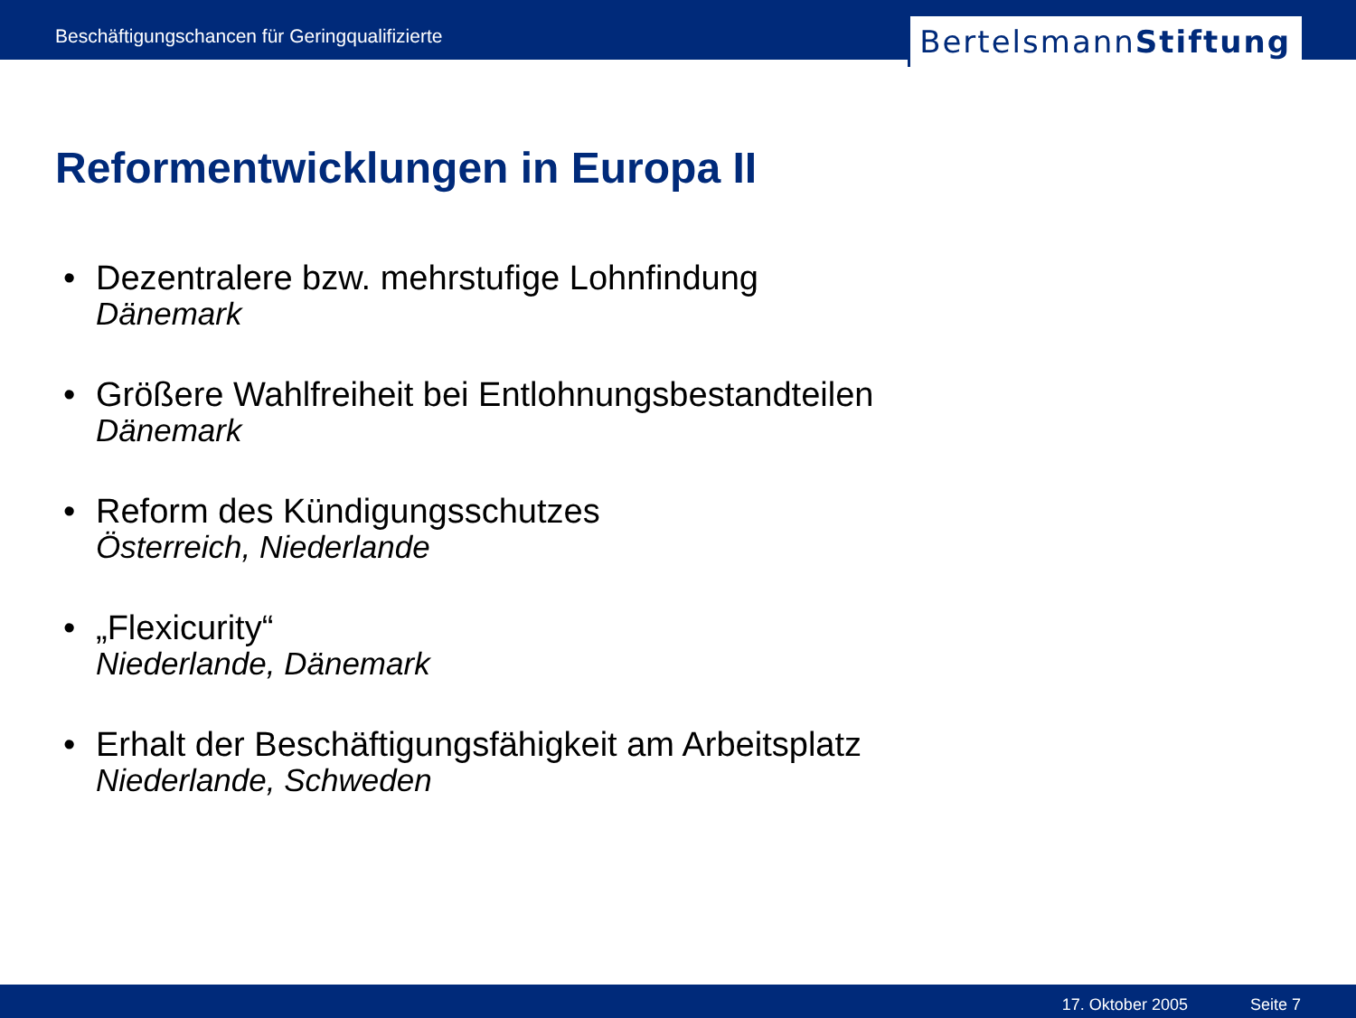Beschäftigungschancen für Geringqualifizierte
Bertelsmann Stiftung
Reformentwicklungen in Europa II
• Dezentralere bzw. mehrstufige Lohnfindung
Dänemark
• Größere Wahlfreiheit bei Entlohnungsbestandteilen
Dänemark
• Reform des Kündigungsschutzes
Österreich, Niederlande
• „Flexicurity“Niederlande, Dänemark
• Erhalt der Beschäftigungsfähigkeit am Arbeitsplatz
Niederlande, Schweden
17. Oktober 2005 Seite 7